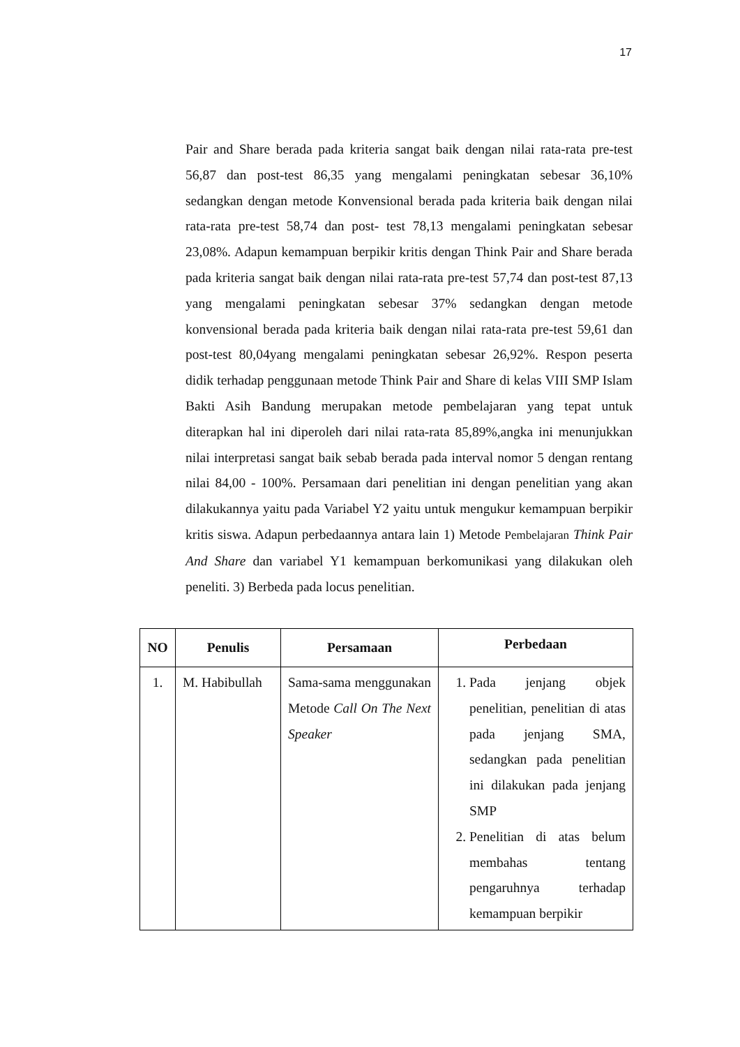17
Pair and Share berada pada kriteria sangat baik dengan nilai rata-rata pre-test 56,87 dan post-test 86,35 yang mengalami peningkatan sebesar 36,10% sedangkan dengan metode Konvensional berada pada kriteria baik dengan nilai rata-rata pre-test 58,74 dan post- test 78,13 mengalami peningkatan sebesar 23,08%. Adapun kemampuan berpikir kritis dengan Think Pair and Share berada pada kriteria sangat baik dengan nilai rata-rata pre-test 57,74 dan post-test 87,13 yang mengalami peningkatan sebesar 37% sedangkan dengan metode konvensional berada pada kriteria baik dengan nilai rata-rata pre-test 59,61 dan post-test 80,04yang mengalami peningkatan sebesar 26,92%. Respon peserta didik terhadap penggunaan metode Think Pair and Share di kelas VIII SMP Islam Bakti Asih Bandung merupakan metode pembelajaran yang tepat untuk diterapkan hal ini diperoleh dari nilai rata-rata 85,89%,angka ini menunjukkan nilai interpretasi sangat baik sebab berada pada interval nomor 5 dengan rentang nilai 84,00 - 100%. Persamaan dari penelitian ini dengan penelitian yang akan dilakukannya yaitu pada Variabel Y2 yaitu untuk mengukur kemampuan berpikir kritis siswa. Adapun perbedaannya antara lain 1) Metode Pembelajaran Think Pair And Share dan variabel Y1 kemampuan berkomunikasi yang dilakukan oleh peneliti. 3) Berbeda pada locus penelitian.
| NO | Penulis | Persamaan | Perbedaan |
| --- | --- | --- | --- |
| 1. | M. Habibullah | Sama-sama menggunakan Metode Call On The Next Speaker | 1. Pada jenjang objek penelitian, penelitian di atas pada jenjang SMA, sedangkan pada penelitian ini dilakukan pada jenjang SMP 2. Penelitian di atas belum membahas tentang pengaruhnya terhadap kemampuan berpikir |